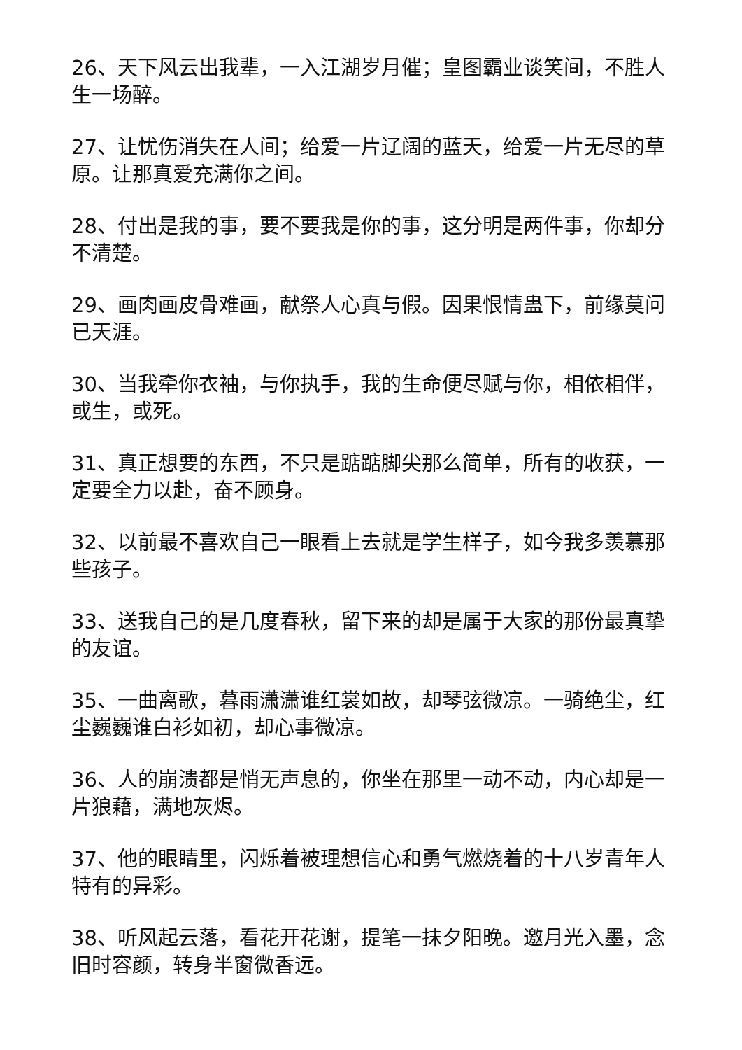26、天下风云出我辈，一入江湖岁月催；皇图霸业谈笑间，不胜人生一场醉。
27、让忧伤消失在人间；给爱一片辽阔的蓝天，给爱一片无尽的草原。让那真爱充满你之间。
28、付出是我的事，要不要我是你的事，这分明是两件事，你却分不清楚。
29、画肉画皮骨难画，献祭人心真与假。因果恨情蛊下，前缘莫问已天涯。
30、当我牵你衣袖，与你执手，我的生命便尽赋与你，相依相伴，或生，或死。
31、真正想要的东西，不只是踮踮脚尖那么简单，所有的收获，一定要全力以赴，奋不顾身。
32、以前最不喜欢自己一眼看上去就是学生样子，如今我多羡慕那些孩子。
33、送我自己的是几度春秋，留下来的却是属于大家的那份最真挚的友谊。
35、一曲离歌，暮雨潇潇谁红裳如故，却琴弦微凉。一骑绝尘，红尘巍巍谁白衫如初，却心事微凉。
36、人的崩溃都是悄无声息的，你坐在那里一动不动，内心却是一片狼藉，满地灰烬。
37、他的眼睛里，闪烁着被理想信心和勇气燃烧着的十八岁青年人特有的异彩。
38、听风起云落，看花开花谢，提笔一抹夕阳晚。邀月光入墨，念旧时容颜，转身半窗微香远。